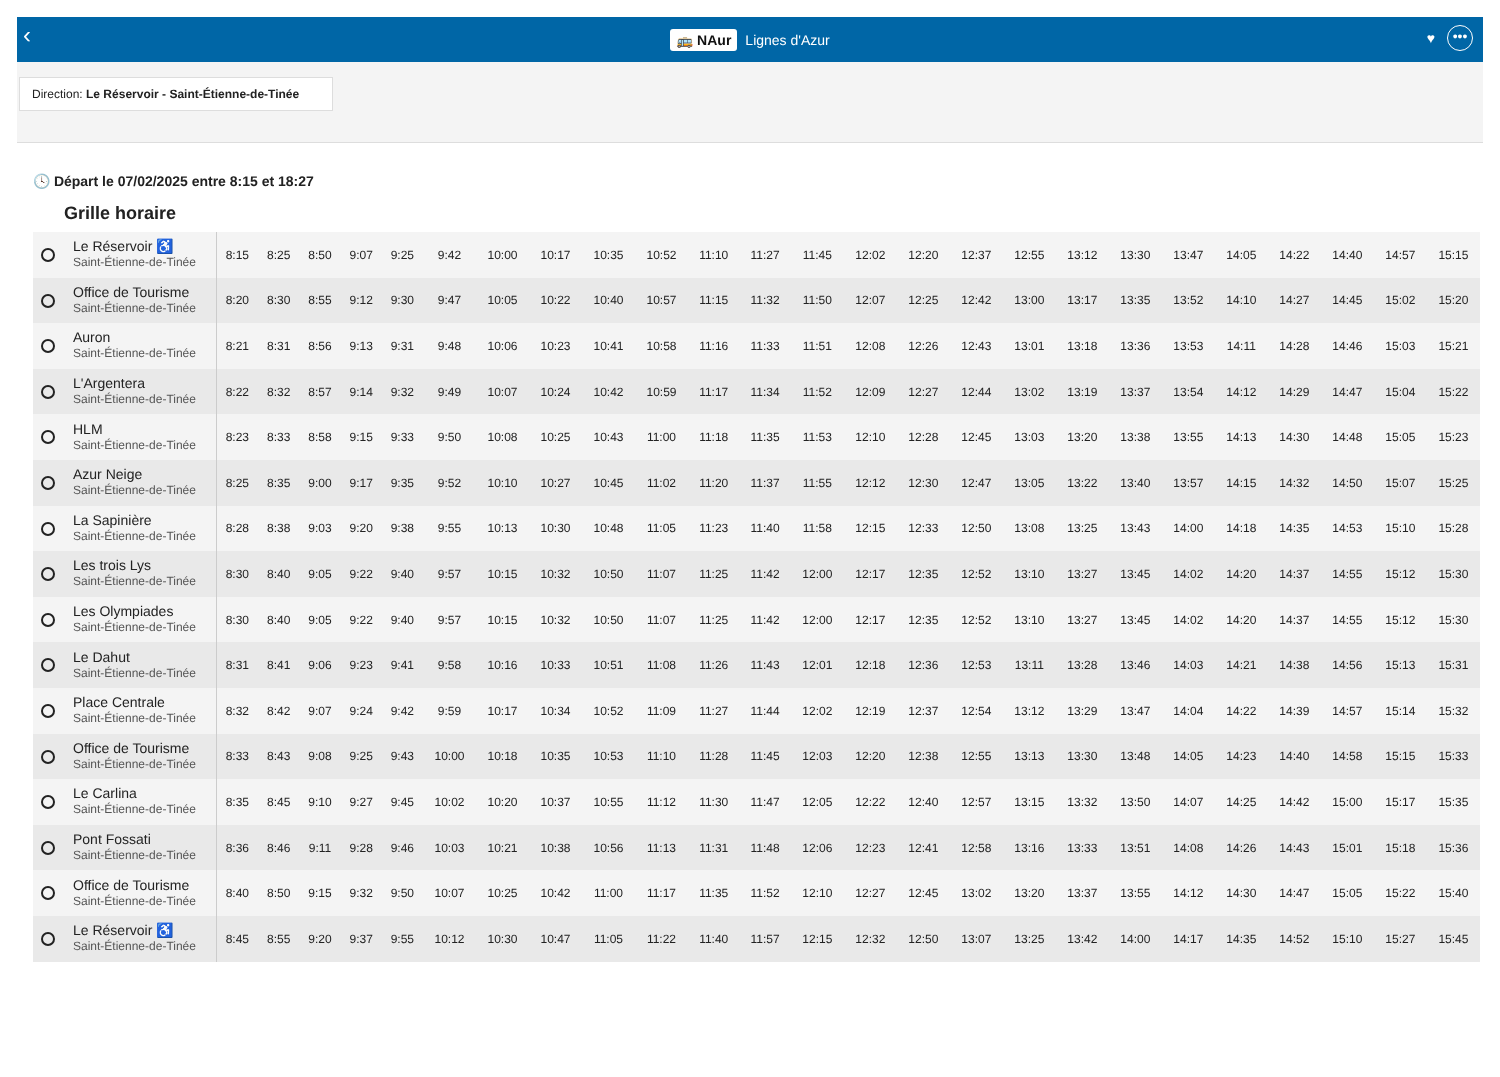‹
🚌 NAur Lignes d'Azur
♥ •••
Direction: Le Réservoir - Saint-Étienne-de-Tinée
🕓 Départ le 07/02/2025 entre 8:15 et 18:27
Grille horaire
| Le Réservoir ♿ Saint-Étienne-de-Tinée | 8:15 | 8:25 | 8:50 | 9:07 | 9:25 | 9:42 | 10:00 | 10:17 | 10:35 | 10:52 | 11:10 | 11:27 | 11:45 | 12:02 | 12:20 | 12:37 | 12:55 | 13:12 | 13:30 | 13:47 | 14:05 | 14:22 | 14:40 | 14:57 | 15:15 |
| Office de Tourisme Saint-Étienne-de-Tinée | 8:20 | 8:30 | 8:55 | 9:12 | 9:30 | 9:47 | 10:05 | 10:22 | 10:40 | 10:57 | 11:15 | 11:32 | 11:50 | 12:07 | 12:25 | 12:42 | 13:00 | 13:17 | 13:35 | 13:52 | 14:10 | 14:27 | 14:45 | 15:02 | 15:20 |
| Auron Saint-Étienne-de-Tinée | 8:21 | 8:31 | 8:56 | 9:13 | 9:31 | 9:48 | 10:06 | 10:23 | 10:41 | 10:58 | 11:16 | 11:33 | 11:51 | 12:08 | 12:26 | 12:43 | 13:01 | 13:18 | 13:36 | 13:53 | 14:11 | 14:28 | 14:46 | 15:03 | 15:21 |
| L'Argentera Saint-Étienne-de-Tinée | 8:22 | 8:32 | 8:57 | 9:14 | 9:32 | 9:49 | 10:07 | 10:24 | 10:42 | 10:59 | 11:17 | 11:34 | 11:52 | 12:09 | 12:27 | 12:44 | 13:02 | 13:19 | 13:37 | 13:54 | 14:12 | 14:29 | 14:47 | 15:04 | 15:22 |
| HLM Saint-Étienne-de-Tinée | 8:23 | 8:33 | 8:58 | 9:15 | 9:33 | 9:50 | 10:08 | 10:25 | 10:43 | 11:00 | 11:18 | 11:35 | 11:53 | 12:10 | 12:28 | 12:45 | 13:03 | 13:20 | 13:38 | 13:55 | 14:13 | 14:30 | 14:48 | 15:05 | 15:23 |
| Azur Neige Saint-Étienne-de-Tinée | 8:25 | 8:35 | 9:00 | 9:17 | 9:35 | 9:52 | 10:10 | 10:27 | 10:45 | 11:02 | 11:20 | 11:37 | 11:55 | 12:12 | 12:30 | 12:47 | 13:05 | 13:22 | 13:40 | 13:57 | 14:15 | 14:32 | 14:50 | 15:07 | 15:25 |
| La Sapinière Saint-Étienne-de-Tinée | 8:28 | 8:38 | 9:03 | 9:20 | 9:38 | 9:55 | 10:13 | 10:30 | 10:48 | 11:05 | 11:23 | 11:40 | 11:58 | 12:15 | 12:33 | 12:50 | 13:08 | 13:25 | 13:43 | 14:00 | 14:18 | 14:35 | 14:53 | 15:10 | 15:28 |
| Les trois Lys Saint-Étienne-de-Tinée | 8:30 | 8:40 | 9:05 | 9:22 | 9:40 | 9:57 | 10:15 | 10:32 | 10:50 | 11:07 | 11:25 | 11:42 | 12:00 | 12:17 | 12:35 | 12:52 | 13:10 | 13:27 | 13:45 | 14:02 | 14:20 | 14:37 | 14:55 | 15:12 | 15:30 |
| Les Olympiades Saint-Étienne-de-Tinée | 8:30 | 8:40 | 9:05 | 9:22 | 9:40 | 9:57 | 10:15 | 10:32 | 10:50 | 11:07 | 11:25 | 11:42 | 12:00 | 12:17 | 12:35 | 12:52 | 13:10 | 13:27 | 13:45 | 14:02 | 14:20 | 14:37 | 14:55 | 15:12 | 15:30 |
| Le Dahut Saint-Étienne-de-Tinée | 8:31 | 8:41 | 9:06 | 9:23 | 9:41 | 9:58 | 10:16 | 10:33 | 10:51 | 11:08 | 11:26 | 11:43 | 12:01 | 12:18 | 12:36 | 12:53 | 13:11 | 13:28 | 13:46 | 14:03 | 14:21 | 14:38 | 14:56 | 15:13 | 15:31 |
| Place Centrale Saint-Étienne-de-Tinée | 8:32 | 8:42 | 9:07 | 9:24 | 9:42 | 9:59 | 10:17 | 10:34 | 10:52 | 11:09 | 11:27 | 11:44 | 12:02 | 12:19 | 12:37 | 12:54 | 13:12 | 13:29 | 13:47 | 14:04 | 14:22 | 14:39 | 14:57 | 15:14 | 15:32 |
| Office de Tourisme Saint-Étienne-de-Tinée | 8:33 | 8:43 | 9:08 | 9:25 | 9:43 | 10:00 | 10:18 | 10:35 | 10:53 | 11:10 | 11:28 | 11:45 | 12:03 | 12:20 | 12:38 | 12:55 | 13:13 | 13:30 | 13:48 | 14:05 | 14:23 | 14:40 | 14:58 | 15:15 | 15:33 |
| Le Carlina Saint-Étienne-de-Tinée | 8:35 | 8:45 | 9:10 | 9:27 | 9:45 | 10:02 | 10:20 | 10:37 | 10:55 | 11:12 | 11:30 | 11:47 | 12:05 | 12:22 | 12:40 | 12:57 | 13:15 | 13:32 | 13:50 | 14:07 | 14:25 | 14:42 | 15:00 | 15:17 | 15:35 |
| Pont Fossati Saint-Étienne-de-Tinée | 8:36 | 8:46 | 9:11 | 9:28 | 9:46 | 10:03 | 10:21 | 10:38 | 10:56 | 11:13 | 11:31 | 11:48 | 12:06 | 12:23 | 12:41 | 12:58 | 13:16 | 13:33 | 13:51 | 14:08 | 14:26 | 14:43 | 15:01 | 15:18 | 15:36 |
| Office de Tourisme Saint-Étienne-de-Tinée | 8:40 | 8:50 | 9:15 | 9:32 | 9:50 | 10:07 | 10:25 | 10:42 | 11:00 | 11:17 | 11:35 | 11:52 | 12:10 | 12:27 | 12:45 | 13:02 | 13:20 | 13:37 | 13:55 | 14:12 | 14:30 | 14:47 | 15:05 | 15:22 | 15:40 |
| Le Réservoir ♿ Saint-Étienne-de-Tinée | 8:45 | 8:55 | 9:20 | 9:37 | 9:55 | 10:12 | 10:30 | 10:47 | 11:05 | 11:22 | 11:40 | 11:57 | 12:15 | 12:32 | 12:50 | 13:07 | 13:25 | 13:42 | 14:00 | 14:17 | 14:35 | 14:52 | 15:10 | 15:27 | 15:45 |